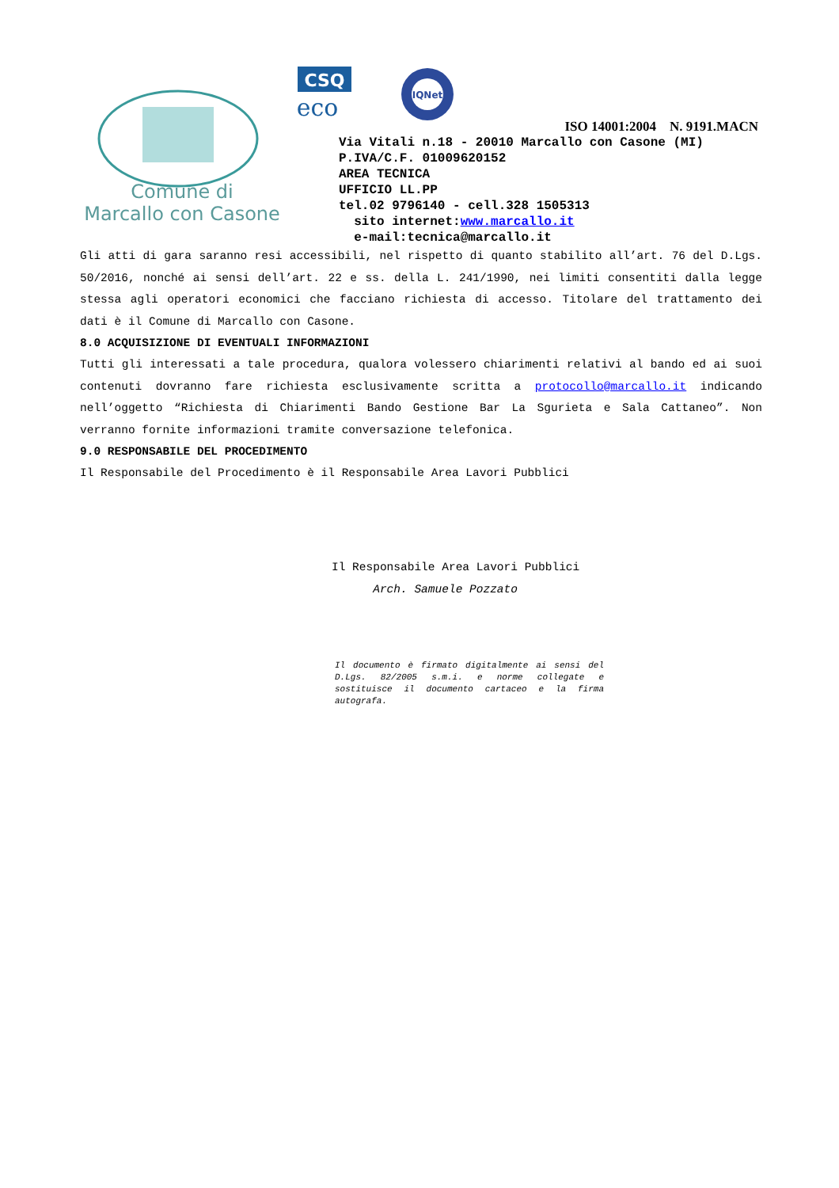Comune di
Marcallo con Casone
CSQ
eco
IQNet
ISO 14001:2004 N. 9191.MACN
Via Vitali n.18 - 20010 Marcallo con Casone (MI)
P.IVA/C.F. 01009620152
AREA TECNICA
UFFICIO LL.PP
tel.02 9796140 - cell.328 1505313
sito internet:www.marcallo.it
e-mail:tecnica@marcallo.it
Gli atti di gara saranno resi accessibili, nel rispetto di quanto stabilito all’art. 76 del D.Lgs. 50/2016, nonché ai sensi dell’art. 22 e ss. della L. 241/1990, nei limiti consentiti dalla legge stessa agli operatori economici che facciano richiesta di accesso. Titolare del trattamento dei dati è il Comune di Marcallo con Casone.
8.0 ACQUISIZIONE DI EVENTUALI INFORMAZIONI
Tutti gli interessati a tale procedura, qualora volessero chiarimenti relativi al bando ed ai suoi contenuti dovranno fare richiesta esclusivamente scritta a protocollo@marcallo.it indicando nell’oggetto “Richiesta di Chiarimenti Bando Gestione Bar La Sgurieta e Sala Cattaneo”. Non verranno fornite informazioni tramite conversazione telefonica.
9.0 RESPONSABILE DEL PROCEDIMENTO
Il Responsabile del Procedimento è il Responsabile Area Lavori Pubblici
Il Responsabile Area Lavori Pubblici
Arch. Samuele Pozzato
Il documento è firmato digitalmente ai sensi del D.Lgs. 82/2005 s.m.i. e norme collegate e sostituisce il documento cartaceo e la firma autografa.